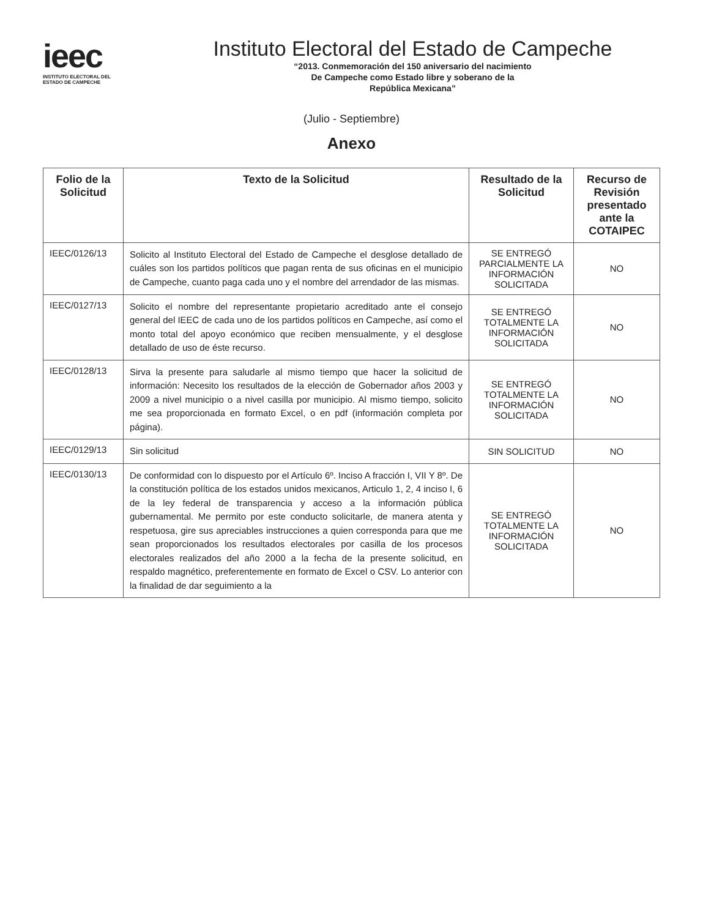ieec
INSTITUTO ELECTORAL DEL
ESTADO DE CAMPECHE
Instituto Electoral del Estado de Campeche
“2013. Conmemoración del 150 aniversario del nacimiento
De Campeche como Estado libre y soberano de la
República Mexicana”
(Julio - Septiembre)
Anexo
| Folio de la Solicitud | Texto de la Solicitud | Resultado de la Solicitud | Recurso de Revisión presentado ante la COTAIPEC |
| --- | --- | --- | --- |
| IEEC/0126/13 | Solicito al Instituto Electoral del Estado de Campeche el desglose detallado de cuáles son los partidos políticos que pagan renta de sus oficinas en el municipio de Campeche, cuanto paga cada uno y el nombre del arrendador de las mismas. | SE ENTREGÓ PARCIALMENTE LA INFORMACIÓN SOLICITADA | NO |
| IEEC/0127/13 | Solicito el nombre del representante propietario acreditado ante el consejo general del IEEC de cada uno de los partidos políticos en Campeche, así como el monto total del apoyo económico que reciben mensualmente, y el desglose detallado de uso de éste recurso. | SE ENTREGÓ TOTALMENTE LA INFORMACIÓN SOLICITADA | NO |
| IEEC/0128/13 | Sirva la presente para saludarle al mismo tiempo que hacer la solicitud de información: Necesito los resultados de la elección de Gobernador años 2003 y 2009 a nivel municipio o a nivel casilla por municipio. Al mismo tiempo, solicito me sea proporcionada en formato Excel, o en pdf (información completa por página). | SE ENTREGÓ TOTALMENTE LA INFORMACIÓN SOLICITADA | NO |
| IEEC/0129/13 | Sin solicitud | SIN SOLICITUD | NO |
| IEEC/0130/13 | De conformidad con lo dispuesto por el Artículo 6º. Inciso A fracción I, VII Y 8º. De la constitución política de los estados unidos mexicanos, Articulo 1, 2, 4 inciso I, 6 de la ley federal de transparencia y acceso a la información pública gubernamental. Me permito por este conducto solicitarle, de manera atenta y respetuosa, gire sus apreciables instrucciones a quien corresponda para que me sean proporcionados los resultados electorales por casilla de los procesos electorales realizados del año 2000 a la fecha de la presente solicitud, en respaldo magnético, preferentemente en formato de Excel o CSV. Lo anterior con la finalidad de dar seguimiento a la | SE ENTREGÓ TOTALMENTE LA INFORMACIÓN SOLICITADA | NO |